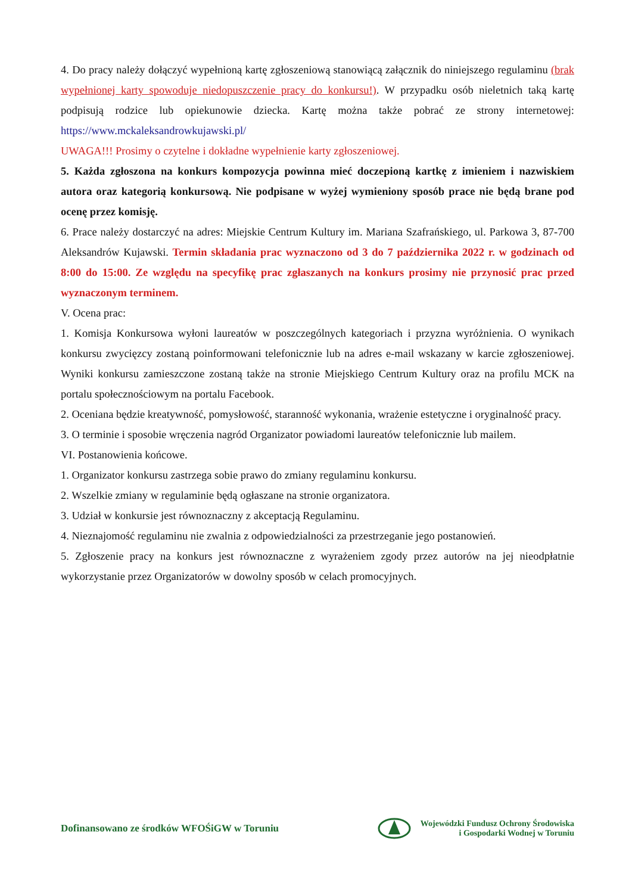4. Do pracy należy dołączyć wypełnioną kartę zgłoszeniową stanowiącą załącznik do niniejszego regulaminu (brak wypełnionej karty spowoduje niedopuszczenie pracy do konkursu!). W przypadku osób nieletnich taką kartę podpisują rodzice lub opiekunowie dziecka. Kartę można także pobrać ze strony internetowej: https://www.mckaleksandrowkujawski.pl/
UWAGA!!! Prosimy o czytelne i dokładne wypełnienie karty zgłoszeniowej.
5. Każda zgłoszona na konkurs kompozycja powinna mieć doczepioną kartkę z imieniem i nazwiskiem autora oraz kategorią konkursową. Nie podpisane w wyżej wymieniony sposób prace nie będą brane pod ocenę przez komisję.
6. Prace należy dostarczyć na adres: Miejskie Centrum Kultury im. Mariana Szafrańskiego, ul. Parkowa 3, 87-700 Aleksandrów Kujawski. Termin składania prac wyznaczono od 3 do 7 października 2022 r. w godzinach od 8:00 do 15:00. Ze względu na specyfikę prac zgłaszanych na konkurs prosimy nie przynosić prac przed wyznaczonym terminem.
V. Ocena prac:
1. Komisja Konkursowa wyłoni laureatów w poszczególnych kategoriach i przyzna wyróżnienia. O wynikach konkursu zwycięzcy zostaną poinformowani telefonicznie lub na adres e-mail wskazany w karcie zgłoszeniowej. Wyniki konkursu zamieszczone zostaną także na stronie Miejskiego Centrum Kultury oraz na profilu MCK na portalu społecznościowym na portalu Facebook.
2. Oceniana będzie kreatywność, pomysłowość, staranność wykonania, wrażenie estetyczne i oryginalność pracy.
3. O terminie i sposobie wręczenia nagród Organizator powiadomi laureatów telefonicznie lub mailem.
VI. Postanowienia końcowe.
1. Organizator konkursu zastrzega sobie prawo do zmiany regulaminu konkursu.
2. Wszelkie zmiany w regulaminie będą ogłaszane na stronie organizatora.
3. Udział w konkursie jest równoznaczny z akceptacją Regulaminu.
4. Nieznajomość regulaminu nie zwalnia z odpowiedzialności za przestrzeganie jego postanowień.
5. Zgłoszenie pracy na konkurs jest równoznaczne z wyrażeniem zgody przez autorów na jej nieodpłatnie wykorzystanie przez Organizatorów w dowolny sposób w celach promocyjnych.
Dofinansowano ze środków WFOŚiGW w Toruniu
Wojewódzki Fundusz Ochrony Środowiska
i Gospodarki Wodnej w Toruniu